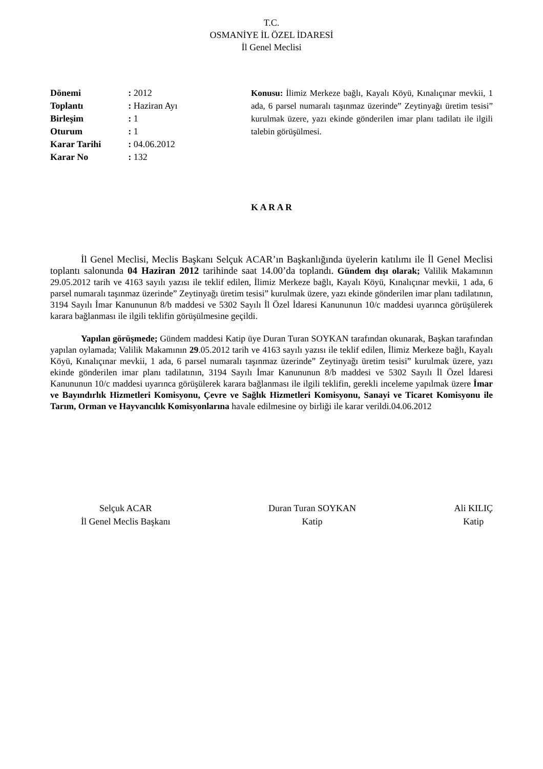T.C.
OSMANİYE İL ÖZEL İDARESİ
İl Genel Meclisi
| Dönemi | : 2012 |
| Toplantı | : Haziran Ayı |
| Birleşim | : 1 |
| Oturum | : 1 |
| Karar Tarihi | : 04.06.2012 |
| Karar No | : 132 |
Konusu: İlimiz Merkeze bağlı, Kayalı Köyü, Kınalıçınar mevkii, 1 ada, 6 parsel numaralı taşınmaz üzerinde” Zeytinyağı üretim tesisi” kurulmak üzere, yazı ekinde gönderilen imar planı tadilatı ile ilgili talebin görüşülmesi.
K A R A R
İl Genel Meclisi, Meclis Başkanı Selçuk ACAR’ın Başkanlığında üyelerin katılımı ile İl Genel Meclisi toplantı salonunda 04 Haziran 2012 tarihinde saat 14.00’da toplandı. Gündem dışı olarak; Valilik Makamının 29.05.2012 tarih ve 4163 sayılı yazısı ile teklif edilen, İlimiz Merkeze bağlı, Kayalı Köyü, Kınalıçınar mevkii, 1 ada, 6 parsel numaralı taşınmaz üzerinde” Zeytinyağı üretim tesisi” kurulmak üzere, yazı ekinde gönderilen imar planı tadilatının, 3194 Sayılı İmar Kanununun 8/b maddesi ve 5302 Sayılı İl Özel İdaresi Kanununun 10/c maddesi uyarınca görüşülerek karara bağlanması ile ilgili teklifin görüşülmesine geçildi.
Yapılan görüşmede; Gündem maddesi Katip üye Duran Turan SOYKAN tarafından okunarak, Başkan tarafından yapılan oylamada; Valilik Makamının 29.05.2012 tarih ve 4163 sayılı yazısı ile teklif edilen, İlimiz Merkeze bağlı, Kayalı Köyü, Kınalıçınar mevkii, 1 ada, 6 parsel numaralı taşınmaz üzerinde” Zeytinyağı üretim tesisi” kurulmak üzere, yazı ekinde gönderilen imar planı tadilatının, 3194 Sayılı İmar Kanununun 8/b maddesi ve 5302 Sayılı İl Özel İdaresi Kanununun 10/c maddesi uyarınca görüşülerek karara bağlanması ile ilgili teklifin, gerekli inceleme yapılmak üzere İmar ve Bayındırlık Hizmetleri Komisyonu, Çevre ve Sağlık Hizmetleri Komisyonu, Sanayi ve Ticaret Komisyonu ile Tarım, Orman ve Hayvancılık Komisyonlarına havale edilmesine oy birliği ile karar verildi.04.06.2012
Selçuk ACAR
İl Genel Meclis Başkanı
Duran Turan SOYKAN
Katip
Ali KILIÇ
Katip